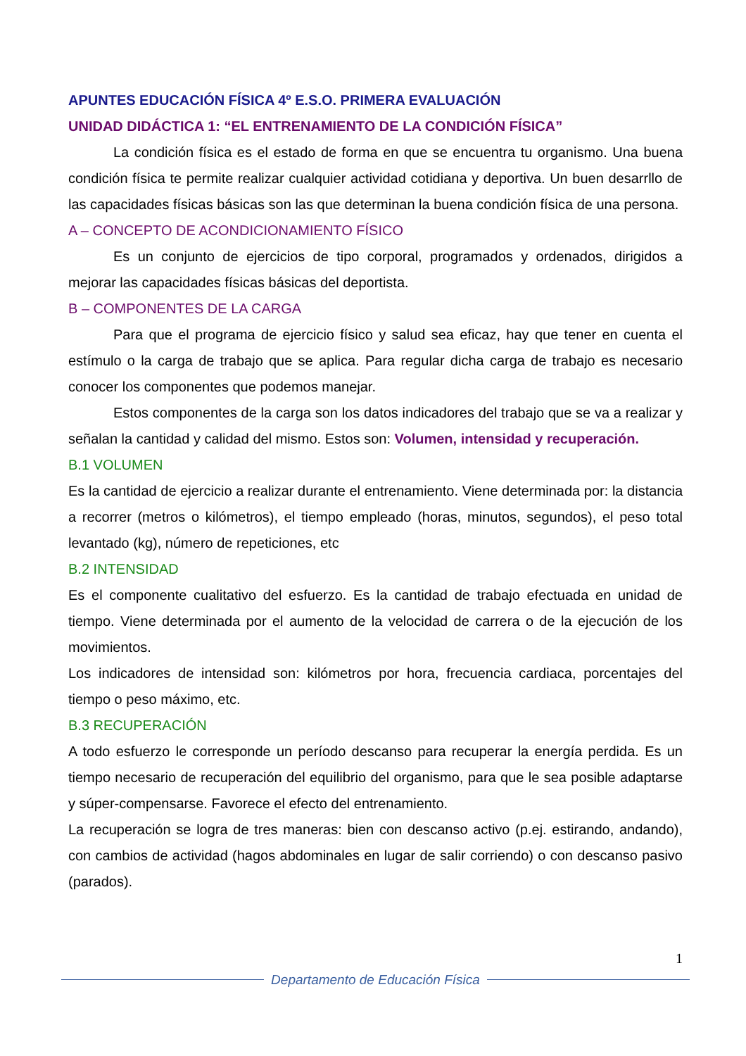APUNTES EDUCACIÓN FÍSICA 4º E.S.O. PRIMERA EVALUACIÓN
UNIDAD DIDÁCTICA 1: “EL ENTRENAMIENTO DE LA CONDICIÓN FÍSICA”
La condición física es el estado de forma en que se encuentra tu organismo. Una buena condición física te permite realizar cualquier actividad cotidiana y deportiva. Un buen desarrllo de las capacidades físicas básicas son las que determinan la buena condición física de una persona.
A – CONCEPTO DE ACONDICIONAMIENTO FÍSICO
Es un conjunto de ejercicios de tipo corporal, programados y ordenados, dirigidos a mejorar las capacidades físicas básicas del deportista.
B – COMPONENTES DE LA CARGA
Para que el programa de ejercicio físico y salud sea eficaz, hay que tener en cuenta el estímulo o la carga de trabajo que se aplica. Para regular dicha carga de trabajo es necesario conocer los componentes que podemos manejar.
Estos componentes de la carga son los datos indicadores del trabajo que se va a realizar y señalan la cantidad y calidad del mismo. Estos son: Volumen, intensidad y recuperación.
B.1 VOLUMEN
Es la cantidad de ejercicio a realizar durante el entrenamiento. Viene determinada por: la distancia a recorrer (metros o kilómetros), el tiempo empleado (horas, minutos, segundos), el peso total levantado (kg), número de repeticiones, etc
B.2 INTENSIDAD
Es el componente cualitativo del esfuerzo. Es la cantidad de trabajo efectuada en unidad de tiempo. Viene determinada por el aumento de la velocidad de carrera o de la ejecución de los movimientos.
Los indicadores de intensidad son: kilómetros por hora, frecuencia cardiaca, porcentajes del tiempo o peso máximo, etc.
B.3 RECUPERACIÓN
A todo esfuerzo le corresponde un período descanso para recuperar la energía perdida. Es un tiempo necesario de recuperación del equilibrio del organismo, para que le sea posible adaptarse y súper-compensarse. Favorece el efecto del entrenamiento.
La recuperación se logra de tres maneras: bien con descanso activo (p.ej. estirando, andando), con cambios de actividad (hagos abdominales en lugar de salir corriendo) o con descanso pasivo (parados).
1
Departamento de Educación Física